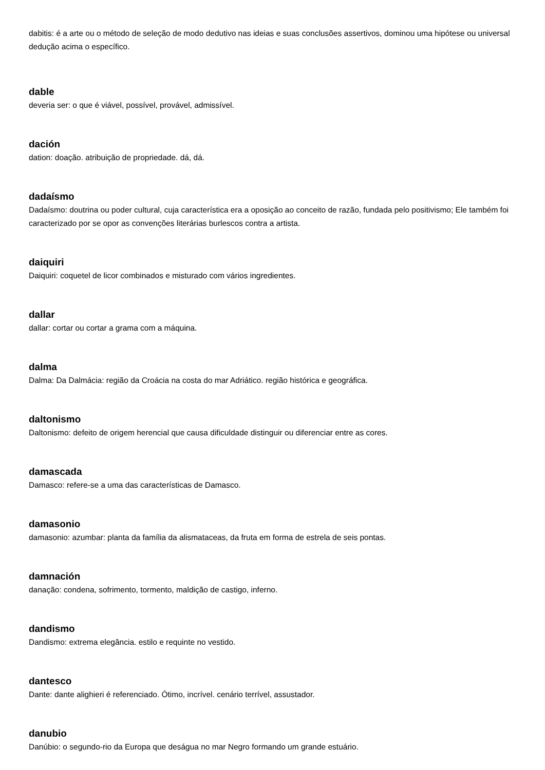dabitis: é a arte ou o método de seleção de modo dedutivo nas ideias e suas conclusões assertivos, dominou uma hipótese ou universal dedução acima o específico.
dable
deveria ser: o que é viável, possível, provável, admissível.
dación
dation: doação. atribuição de propriedade. dá, dá.
dadaísmo
Dadaísmo: doutrina ou poder cultural, cuja característica era a oposição ao conceito de razão, fundada pelo positivismo; Ele também foi caracterizado por se opor as convenções literárias burlescos contra a artista.
daiquiri
Daiquiri: coquetel de licor combinados e misturado com vários ingredientes.
dallar
dallar: cortar ou cortar a grama com a máquina.
dalma
Dalma: Da Dalmácia: região da Croácia na costa do mar Adriático. região histórica e geográfica.
daltonismo
Daltonismo: defeito de origem herencial que causa dificuldade distinguir ou diferenciar entre as cores.
damascada
Damasco: refere-se a uma das características de Damasco.
damasonio
damasonio: azumbar: planta da família da alismataceas, da fruta em forma de estrela de seis pontas.
damnación
danação: condena, sofrimento, tormento, maldição de castigo, inferno.
dandismo
Dandismo: extrema elegância. estilo e requinte no vestido.
dantesco
Dante: dante alighieri é referenciado. Ótimo, incrível. cenário terrível, assustador.
danubio
Danúbio: o segundo-rio da Europa que deságua no mar Negro formando um grande estuário.